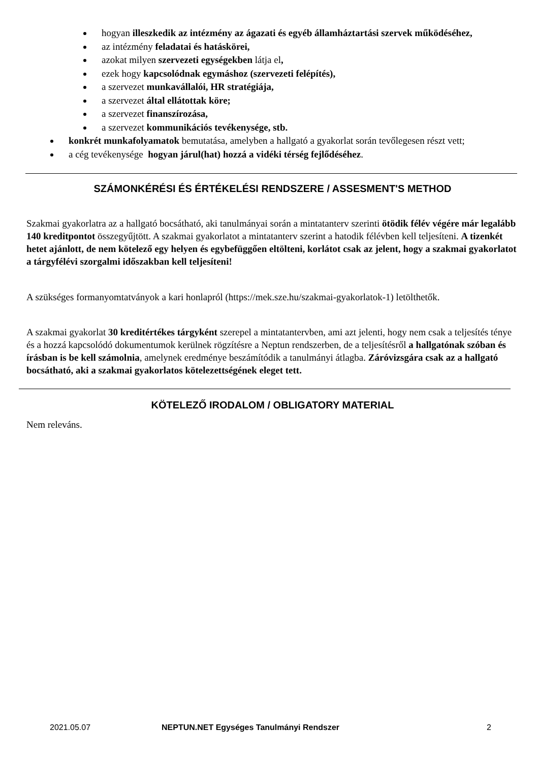hogyan illeszkedik az intézmény az ágazati és egyéb államháztartási szervek működéséhez,
az intézmény feladatai és hatáskörei,
azokat milyen szervezeti egységekben látja el,
ezek hogy kapcsolódnak egymáshoz (szervezeti felépítés),
a szervezet munkavállalói, HR stratégiája,
a szervezet által ellátottak köre;
a szervezet finanszírozása,
a szervezet kommunikációs tevékenysége, stb.
konkrét munkafolyamatok bemutatása, amelyben a hallgató a gyakorlat során tevőlegesen részt vett;
a cég tevékenysége hogyan járul(hat) hozzá a vidéki térség fejlődéséhez.
SZÁMONKÉRÉSI ÉS ÉRTÉKELÉSI RENDSZERE / ASSESMENT'S METHOD
Szakmai gyakorlatra az a hallgató bocsátható, aki tanulmányai során a mintatanterv szerinti ötödik félév végére már legalább 140 kreditpontot összegyűjtött. A szakmai gyakorlatot a mintatanterv szerint a hatodik félévben kell teljesíteni. A tizenkét hetet ajánlott, de nem kötelező egy helyen és egybefüggően eltölteni, korlátot csak az jelent, hogy a szakmai gyakorlatot a tárgyfélévi szorgalmi időszakban kell teljesíteni!
A szükséges formanyomtatványok a kari honlapról (https://mek.sze.hu/szakmai-gyakorlatok-1) letölthetők.
A szakmai gyakorlat 30 kreditértékes tárgyként szerepel a mintatantervben, ami azt jelenti, hogy nem csak a teljesítés ténye és a hozzá kapcsolódó dokumentumok kerülnek rögzítésre a Neptun rendszerben, de a teljesítésről a hallgatónak szóban és írásban is be kell számolnia, amelynek eredménye beszámítódik a tanulmányi átlagba. Záróvizsgára csak az a hallgató bocsátható, aki a szakmai gyakorlatos kötelezettségének eleget tett.
KÖTELEZŐ IRODALOM / OBLIGATORY MATERIAL
Nem releváns.
2021.05.07 NEPTUN.NET Egységes Tanulmányi Rendszer 2